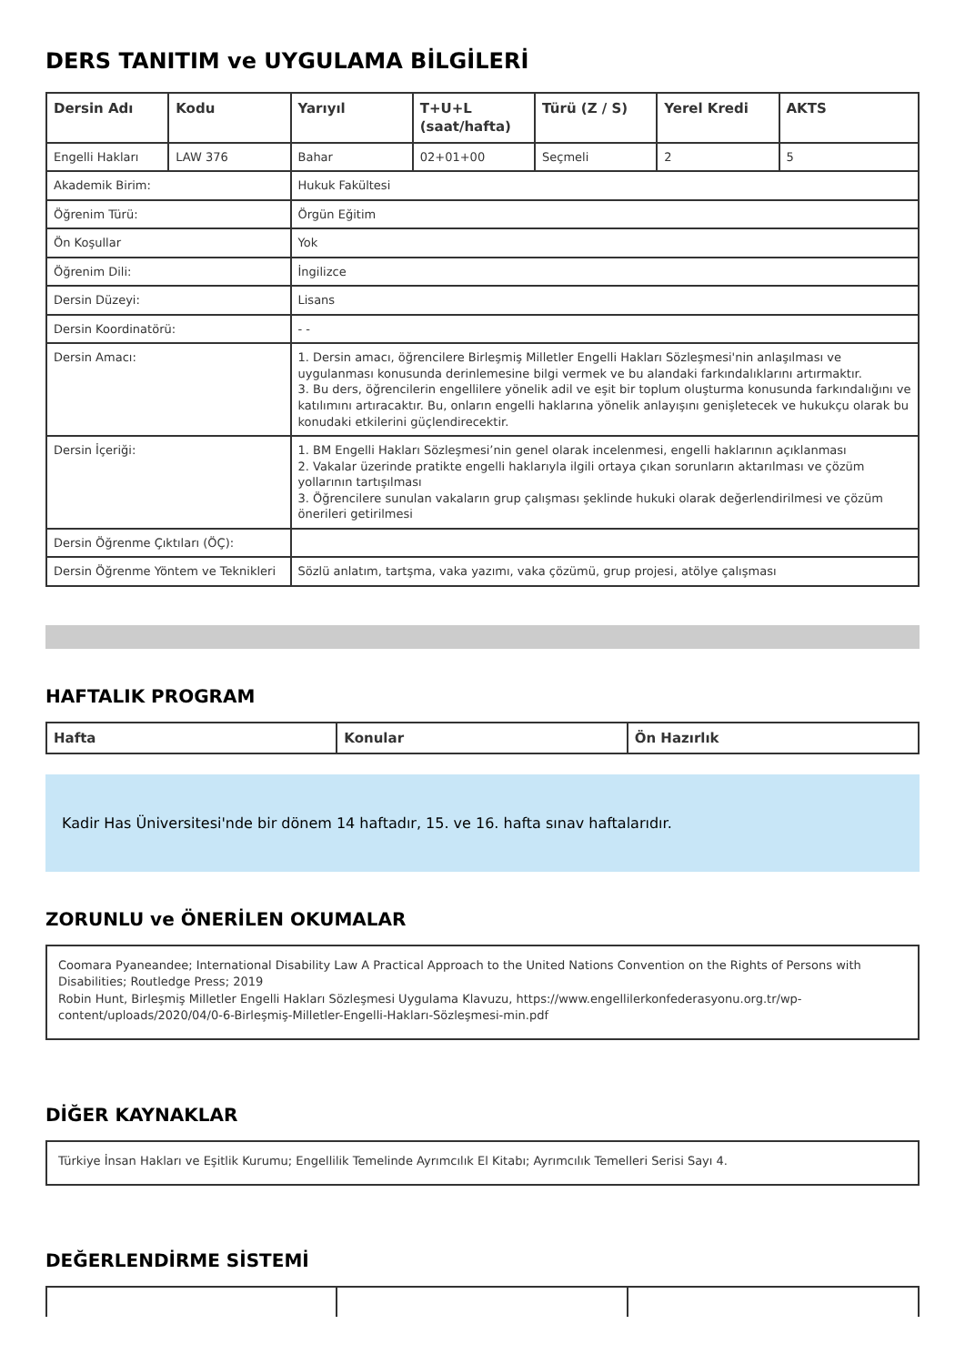DERS TANITIM ve UYGULAMA BİLGİLERİ
| Dersin Adı | Kodu | Yarıyıl | T+U+L (saat/hafta) | Türü (Z / S) | Yerel Kredi | AKTS |
| --- | --- | --- | --- | --- | --- | --- |
| Engelli Hakları | LAW 376 | Bahar | 02+01+00 | Seçmeli | 2 | 5 |
| Akademik Birim: | | Hukuk Fakültesi | | | | |
| Öğrenim Türü: | | Örgün Eğitim | | | | |
| Ön Koşullar | | Yok | | | | |
| Öğrenim Dili: | | İngilizce | | | | |
| Dersin Düzeyi: | | Lisans | | | | |
| Dersin Koordinatörü: | | - - | | | | |
| Dersin Amacı: | | 1. Dersin amacı, öğrencilere Birleşmiş Milletler Engelli Hakları Sözleşmesi'nin anlaşılması ve uygulanması konusunda derinlemesine bilgi vermek ve bu alandaki farkındalıklarını artırmaktır. 3. Bu ders, öğrencilerin engellilere yönelik adil ve eşit bir toplum oluşturma konusunda farkındalığını ve katılımını artıracaktır. Bu, onların engelli haklarına yönelik anlayışını genişletecek ve hukukçu olarak bu konudaki etkilerini güçlendirecektir. | | | | |
| Dersin İçeriği: | | 1. BM Engelli Hakları Sözleşmesi’nin genel olarak incelenmesi, engelli haklarının açıklanması 2. Vakalar üzerinde pratikte engelli haklarıyla ilgili ortaya çıkan sorunların aktarılması ve çözüm yollarının tartışılması 3. Öğrencilere sunulan vakaların grup çalışması şeklinde hukuki olarak değerlendirilmesi ve çözüm önerileri getirilmesi | | | | |
| Dersin Öğrenme Çıktıları (ÖÇ): | | | | | | |
| Dersin Öğrenme Yöntem ve Teknikleri | | Sözlü anlatım, tartşma, vaka yazımı, vaka çözümü, grup projesi, atölye çalışması | | | | |
HAFTALIK PROGRAM
| Hafta | Konular | Ön Hazırlık |
| --- | --- | --- |
Kadir Has Üniversitesi'nde bir dönem 14 haftadır, 15. ve 16. hafta sınav haftalarıdır.
ZORUNLU ve ÖNERİLEN OKUMALAR
Coomara Pyaneandee; International Disability Law A Practical Approach to the United Nations Convention on the Rights of Persons with Disabilities; Routledge Press; 2019
Robin Hunt, Birleşmiş Milletler Engelli Hakları Sözleşmesi Uygulama Klavuzu, https://www.engellilerkonfederasyonu.org.tr/wp-content/uploads/2020/04/0-6-Birleşmiş-Milletler-Engelli-Hakları-Sözleşmesi-min.pdf
DİĞER KAYNAKLAR
Türkiye İnsan Hakları ve Eşitlik Kurumu; Engellilik Temelinde Ayrımcılık El Kitabı; Ayrımcılık Temelleri Serisi Sayı 4.
DEĞERLENDİRME SİSTEMİ